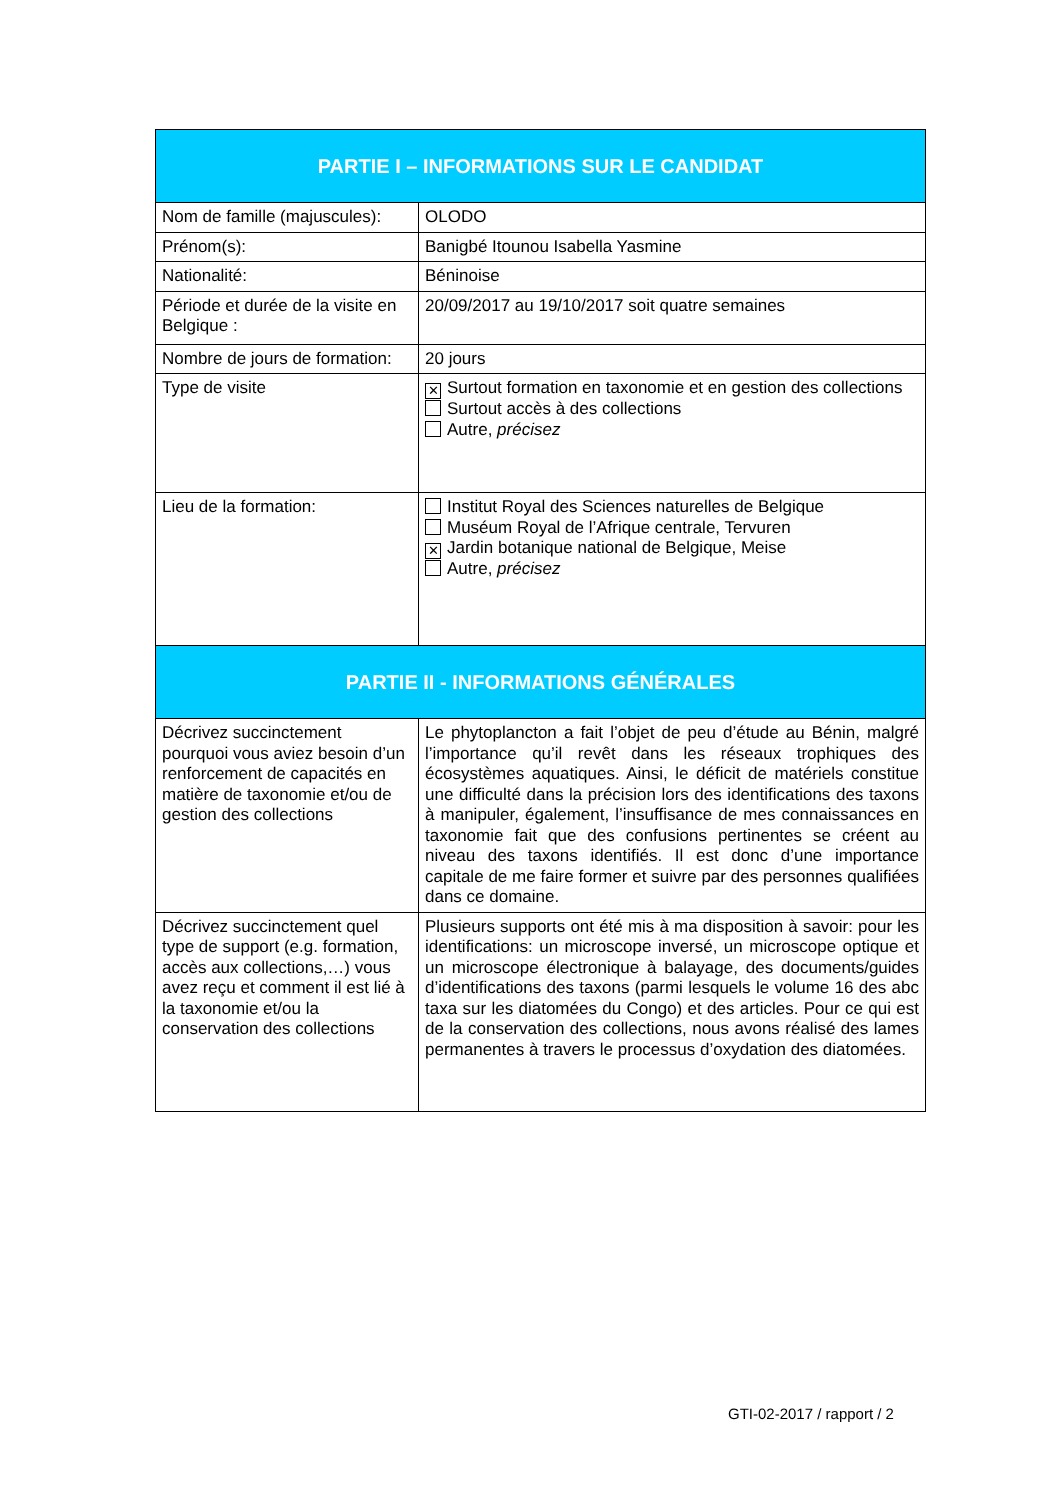| PARTIE I – INFORMATIONS SUR LE CANDIDAT | |
| --- | --- |
| Nom de famille (majuscules): | OLODO |
| Prénom(s): | Banigbé Itounou Isabella Yasmine |
| Nationalité: | Béninoise |
| Période et durée de la visite en Belgique : | 20/09/2017 au 19/10/2017 soit quatre semaines |
| Nombre de jours de formation: | 20 jours |
| Type de visite | ✕ Surtout formation en taxonomie et en gestion des collections Surtout accès à des collections Autre, précisez |
| Lieu de la formation: | Institut Royal des Sciences naturelles de Belgique Muséum Royal de l’Afrique centrale, Tervuren ✕ Jardin botanique national de Belgique, Meise Autre, précisez |
| PARTIE II - INFORMATIONS GÉNÉRALES | |
| Décrivez succinctement pourquoi vous aviez besoin d’un renforcement de capacités en matière de taxonomie et/ou de gestion des collections | Le phytoplancton a fait l’objet de peu d’étude au Bénin, malgré l’importance qu’il revêt dans les réseaux trophiques des écosystèmes aquatiques. Ainsi, le déficit de matériels constitue une difficulté dans la précision lors des identifications des taxons à manipuler, également, l’insuffisance de mes connaissances en taxonomie fait que des confusions pertinentes se créent au niveau des taxons identifiés. Il est donc d’une importance capitale de me faire former et suivre par des personnes qualifiées dans ce domaine. |
| Décrivez succinctement quel type de support (e.g. formation, accès aux collections,…) vous avez reçu et comment il est lié à la taxonomie et/ou la conservation des collections | Plusieurs supports ont été mis à ma disposition à savoir: pour les identifications: un microscope inversé, un microscope optique et un microscope électronique à balayage, des documents/guides d’identifications des taxons (parmi lesquels le volume 16 des abc taxa sur les diatomées du Congo) et des articles. Pour ce qui est de la conservation des collections, nous avons réalisé des lames permanentes à travers le processus d’oxydation des diatomées. |
GTI-02-2017 / rapport / 2